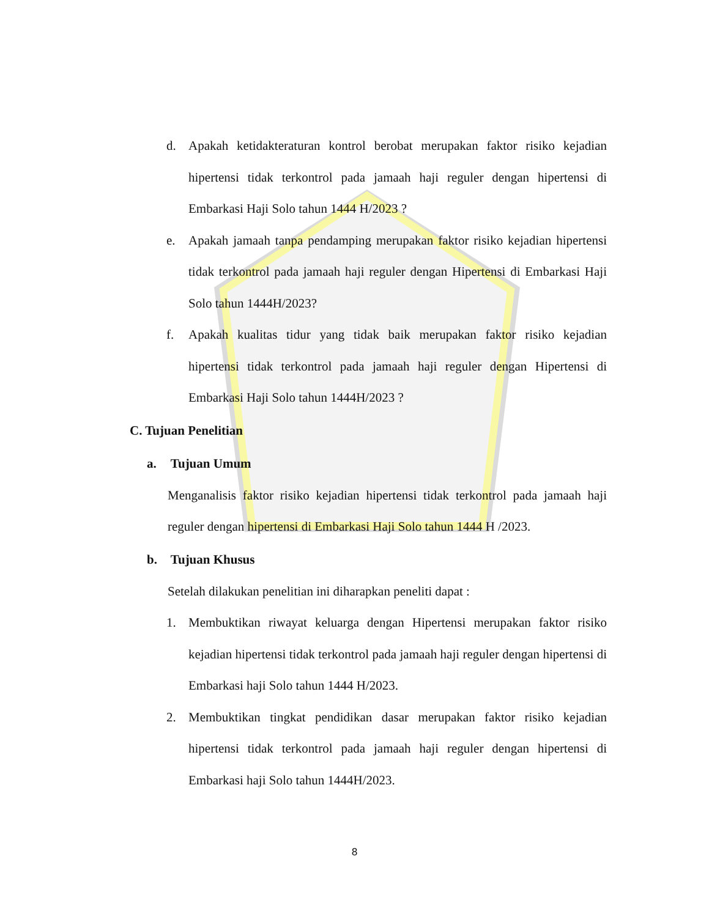d. Apakah ketidakteraturan kontrol berobat merupakan faktor risiko kejadian hipertensi tidak terkontrol pada jamaah haji reguler dengan hipertensi di Embarkasi Haji Solo tahun 1444 H/2023 ?
e. Apakah jamaah tanpa pendamping merupakan faktor risiko kejadian hipertensi tidak terkontrol pada jamaah haji reguler dengan Hipertensi di Embarkasi Haji Solo tahun 1444H/2023?
f. Apakah kualitas tidur yang tidak baik merupakan faktor risiko kejadian hipertensi tidak terkontrol pada jamaah haji reguler dengan Hipertensi di Embarkasi Haji Solo tahun 1444H/2023 ?
C. Tujuan Penelitian
a. Tujuan Umum
Menganalisis faktor risiko kejadian hipertensi tidak terkontrol pada jamaah haji reguler dengan hipertensi di Embarkasi Haji Solo tahun 1444 H /2023.
b. Tujuan Khusus
Setelah dilakukan penelitian ini diharapkan peneliti dapat :
1. Membuktikan riwayat keluarga dengan Hipertensi merupakan faktor risiko kejadian hipertensi tidak terkontrol pada jamaah haji reguler dengan hipertensi di Embarkasi haji Solo tahun 1444 H/2023.
2. Membuktikan tingkat pendidikan dasar merupakan faktor risiko kejadian hipertensi tidak terkontrol pada jamaah haji reguler dengan hipertensi di Embarkasi haji Solo tahun 1444H/2023.
8